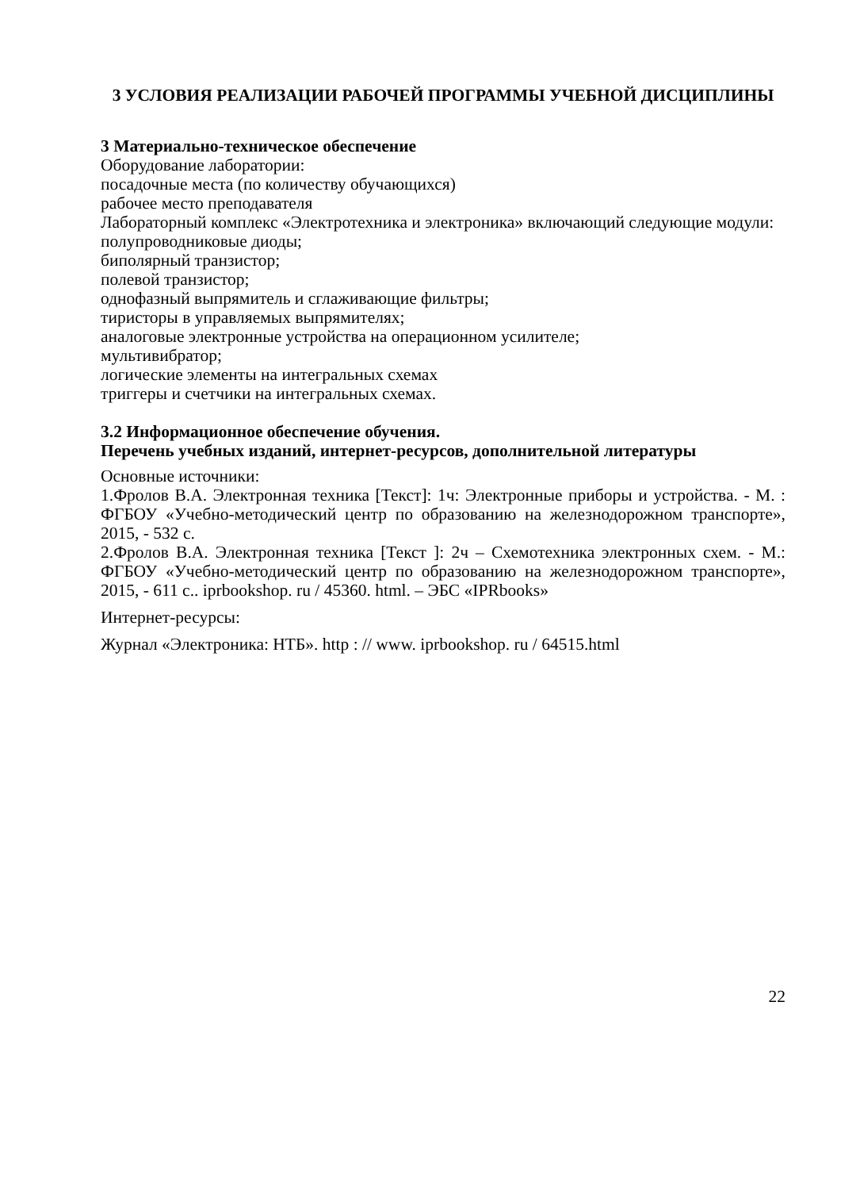3 УСЛОВИЯ РЕАЛИЗАЦИИ РАБОЧЕЙ ПРОГРАММЫ УЧЕБНОЙ ДИСЦИПЛИНЫ
3 Материально-техническое обеспечение
Оборудование лаборатории:
посадочные места (по количеству обучающихся)
рабочее место преподавателя
Лабораторный комплекс «Электротехника и электроника» включающий следующие модули:
полупроводниковые диоды;
биполярный транзистор;
полевой транзистор;
однофазный выпрямитель и сглаживающие фильтры;
тиристоры в управляемых выпрямителях;
аналоговые электронные устройства на операционном усилителе;
мультивибратор;
логические элементы на интегральных схемах
триггеры и счетчики на интегральных схемах.
3.2 Информационное обеспечение обучения.
Перечень учебных изданий, интернет-ресурсов, дополнительной литературы
Основные источники:
1.Фролов В.А. Электронная техника [Текст]: 1ч: Электронные приборы и устройства. - М. : ФГБОУ «Учебно-методический центр по образованию на железнодорожном транспорте», 2015, - 532 с.
2.Фролов В.А. Электронная техника [Текст ]: 2ч – Схемотехника электронных схем. - М.: ФГБОУ «Учебно-методический центр по образованию на железнодорожном транспорте», 2015, - 611 с.. iprbookshop. ru / 45360. html. – ЭБС «IPRbooks»
Интернет-ресурсы:
Журнал «Электроника: НТБ». http : // www. iprbookshop. ru / 64515.html
22